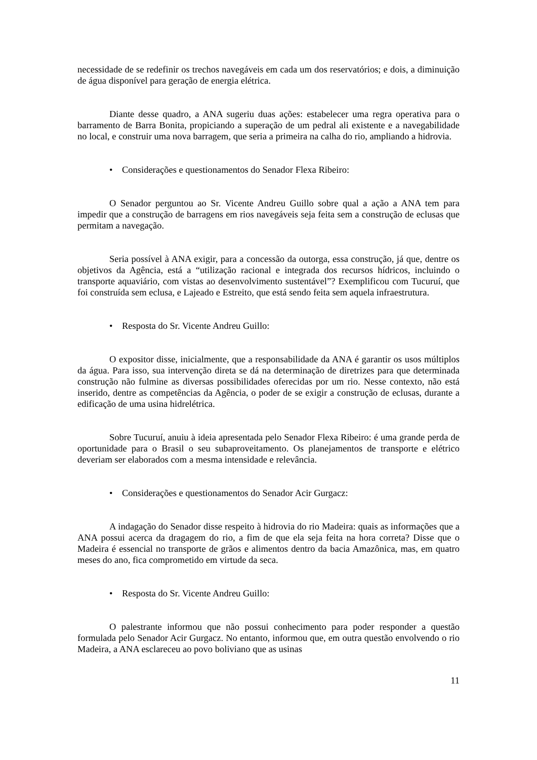necessidade de se redefinir os trechos navegáveis em cada um dos reservatórios; e dois, a diminuição de água disponível para geração de energia elétrica.
Diante desse quadro, a ANA sugeriu duas ações: estabelecer uma regra operativa para o barramento de Barra Bonita, propiciando a superação de um pedral ali existente e a navegabilidade no local, e construir uma nova barragem, que seria a primeira na calha do rio, ampliando a hidrovia.
• Considerações e questionamentos do Senador Flexa Ribeiro:
O Senador perguntou ao Sr. Vicente Andreu Guillo sobre qual a ação a ANA tem para impedir que a construção de barragens em rios navegáveis seja feita sem a construção de eclusas que permitam a navegação.
Seria possível à ANA exigir, para a concessão da outorga, essa construção, já que, dentre os objetivos da Agência, está a “utilização racional e integrada dos recursos hídricos, incluindo o transporte aquaviário, com vistas ao desenvolvimento sustentável”? Exemplificou com Tucuruí, que foi construída sem eclusa, e Lajeado e Estreito, que está sendo feita sem aquela infraestrutura.
• Resposta do Sr. Vicente Andreu Guillo:
O expositor disse, inicialmente, que a responsabilidade da ANA é garantir os usos múltiplos da água. Para isso, sua intervenção direta se dá na determinação de diretrizes para que determinada construção não fulmine as diversas possibilidades oferecidas por um rio. Nesse contexto, não está inserido, dentre as competências da Agência, o poder de se exigir a construção de eclusas, durante a edificação de uma usina hidrelétrica.
Sobre Tucuruí, anuiu à ideia apresentada pelo Senador Flexa Ribeiro: é uma grande perda de oportunidade para o Brasil o seu subaproveitamento. Os planejamentos de transporte e elétrico deveriam ser elaborados com a mesma intensidade e relevância.
• Considerações e questionamentos do Senador Acir Gurgacz:
A indagação do Senador disse respeito à hidrovia do rio Madeira: quais as informações que a ANA possui acerca da dragagem do rio, a fim de que ela seja feita na hora correta? Disse que o Madeira é essencial no transporte de grãos e alimentos dentro da bacia Amazônica, mas, em quatro meses do ano, fica comprometido em virtude da seca.
• Resposta do Sr. Vicente Andreu Guillo:
O palestrante informou que não possui conhecimento para poder responder a questão formulada pelo Senador Acir Gurgacz. No entanto, informou que, em outra questão envolvendo o rio Madeira, a ANA esclareceu ao povo boliviano que as usinas
11